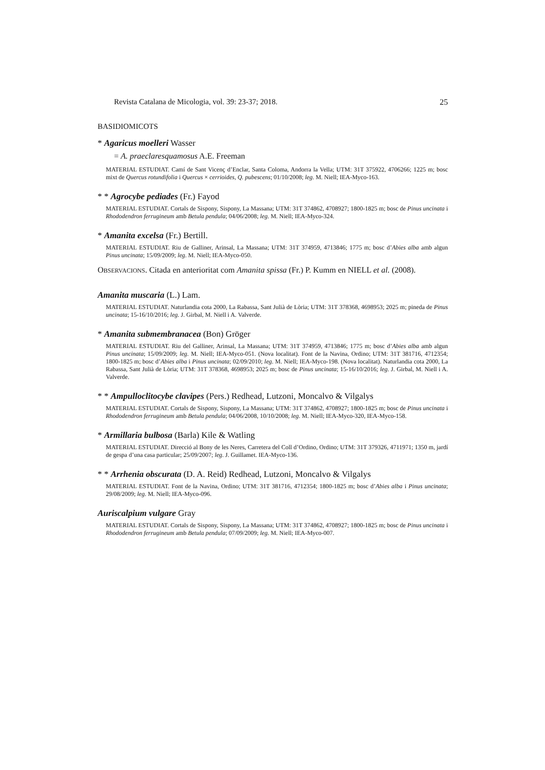Revista Catalana de Micologia, vol. 39: 23-37; 2018. 25
BASIDIOMICOTS
* Agaricus moelleri Wasser
= A. praeclaresquamosus A.E. Freeman
MATERIAL ESTUDIAT. Camí de Sant Vicenç d’Enclar, Santa Coloma, Andorra la Vella; UTM: 31T 375922, 4706266; 1225 m; bosc mixt de Quercus rotundifolia i Quercus × cerrioides, Q. pubescens; 01/10/2008; leg. M. Niell; IEA-Myco-163.
* * Agrocybe pediades (Fr.) Fayod
MATERIAL ESTUDIAT. Cortals de Sispony, Sispony, La Massana; UTM: 31T 374862, 4708927; 1800-1825 m; bosc de Pinus uncinata i Rhododendron ferrugineum amb Betula pendula; 04/06/2008; leg. M. Niell; IEA-Myco-324.
* Amanita excelsa (Fr.) Bertill.
MATERIAL ESTUDIAT. Riu de Galliner, Arinsal, La Massana; UTM: 31T 374959, 4713846; 1775 m; bosc d’Abies alba amb algun Pinus uncinata; 15/09/2009; leg. M. Niell; IEA-Myco-050.
OBSERVACIONS. Citada en anterioritat com Amanita spissa (Fr.) P. Kumm en NIELL et al. (2008).
Amanita muscaria (L.) Lam.
MATERIAL ESTUDIAT. Naturlandia cota 2000, La Rabassa, Sant Julià de Lòria; UTM: 31T 378368, 4698953; 2025 m; pineda de Pinus uncinata; 15-16/10/2016; leg. J. Girbal, M. Niell i A. Valverde.
* Amanita submembranacea (Bon) Gröger
MATERIAL ESTUDIAT. Riu del Galliner, Arinsal, La Massana; UTM: 31T 374959, 4713846; 1775 m; bosc d’Abies alba amb algun Pinus uncinata; 15/09/2009; leg. M. Niell; IEA-Myco-051. (Nova localitat). Font de la Navina, Ordino; UTM: 31T 381716, 4712354; 1800-1825 m; bosc d’Abies alba i Pinus uncinata; 02/09/2010; leg. M. Niell; IEA-Myco-198. (Nova localitat). Naturlandia cota 2000, La Rabassa, Sant Julià de Lòria; UTM: 31T 378368, 4698953; 2025 m; bosc de Pinus uncinata; 15-16/10/2016; leg. J. Girbal, M. Niell i A. Valverde.
* * Ampulloclitocybe clavipes (Pers.) Redhead, Lutzoni, Moncalvo & Vilgalys
MATERIAL ESTUDIAT. Cortals de Sispony, Sispony, La Massana; UTM: 31T 374862, 4708927; 1800-1825 m; bosc de Pinus uncinata i Rhododendron ferrugineum amb Betula pendula; 04/06/2008, 10/10/2008; leg. M. Niell; IEA-Myco-320, IEA-Myco-158.
* Armillaria bulbosa (Barla) Kile & Watling
MATERIAL ESTUDIAT. Direcció al Bony de les Neres, Carretera del Coll d’Ordino, Ordino; UTM: 31T 379326, 4711971; 1350 m, jardí de gespa d’una casa particular; 25/09/2007; leg. J. Guillamet. IEA-Myco-136.
* * Arrhenia obscurata (D. A. Reid) Redhead, Lutzoni, Moncalvo & Vilgalys
MATERIAL ESTUDIAT. Font de la Navina, Ordino; UTM: 31T 381716, 4712354; 1800-1825 m; bosc d’Abies alba i Pinus uncinata; 29/08/2009; leg. M. Niell; IEA-Myco-096.
Auriscalpium vulgare Gray
MATERIAL ESTUDIAT. Cortals de Sispony, Sispony, La Massana; UTM: 31T 374862, 4708927; 1800-1825 m; bosc de Pinus uncinata i Rhododendron ferrugineum amb Betula pendula; 07/09/2009; leg. M. Niell; IEA-Myco-007.